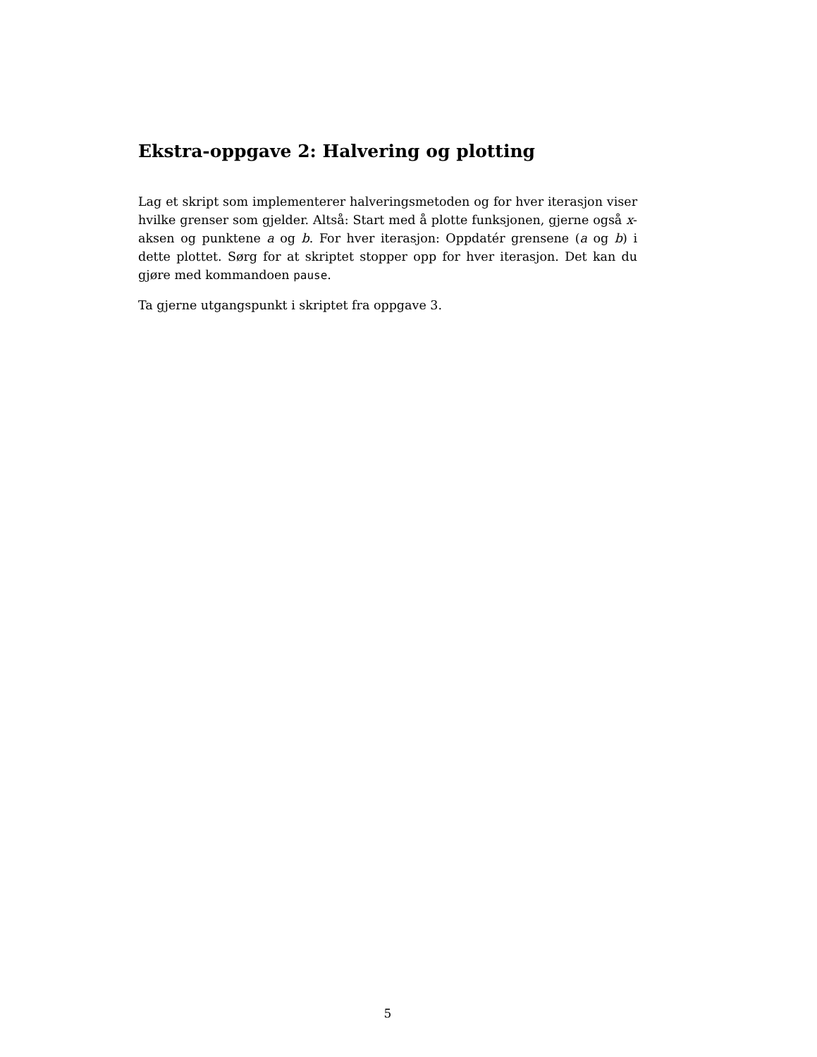Ekstra-oppgave 2: Halvering og plotting
Lag et skript som implementerer halveringsmetoden og for hver iterasjon viser hvilke grenser som gjelder. Altså: Start med å plotte funksjonen, gjerne også x-aksen og punktene a og b. For hver iterasjon: Oppdatér grensene (a og b) i dette plottet. Sørg for at skriptet stopper opp for hver iterasjon. Det kan du gjøre med kommandoen pause.
Ta gjerne utgangspunkt i skriptet fra oppgave 3.
5